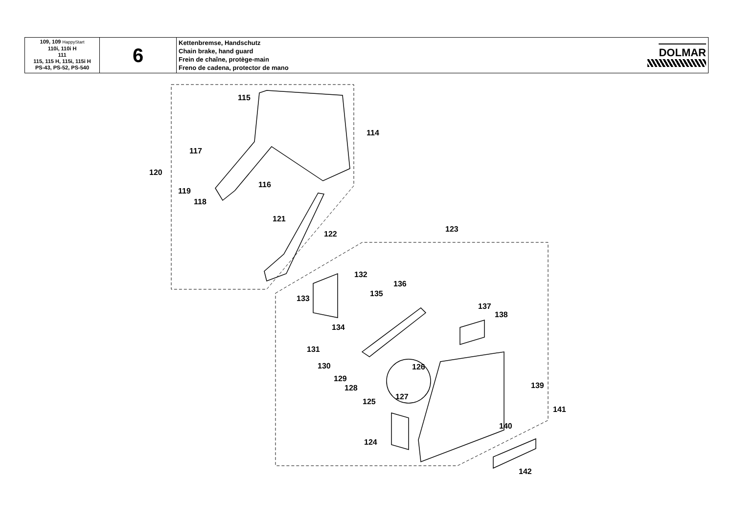| 109, 109 HappyStart 110i, 110i H 111 115, 115 H, 115i, 115i H PS-43, PS-52, PS-540 | 6 | Kettenbremse, Handschutz Chain brake, hand guard Frein de chaîne, protège-main Freno de cadena, protector de mano | DOLMAR |
115
114
117
120
116
119
118
121
123
122
132
136
133
135
137
138
134
131
130 126
129
139
128
127
125
141
140
124
142